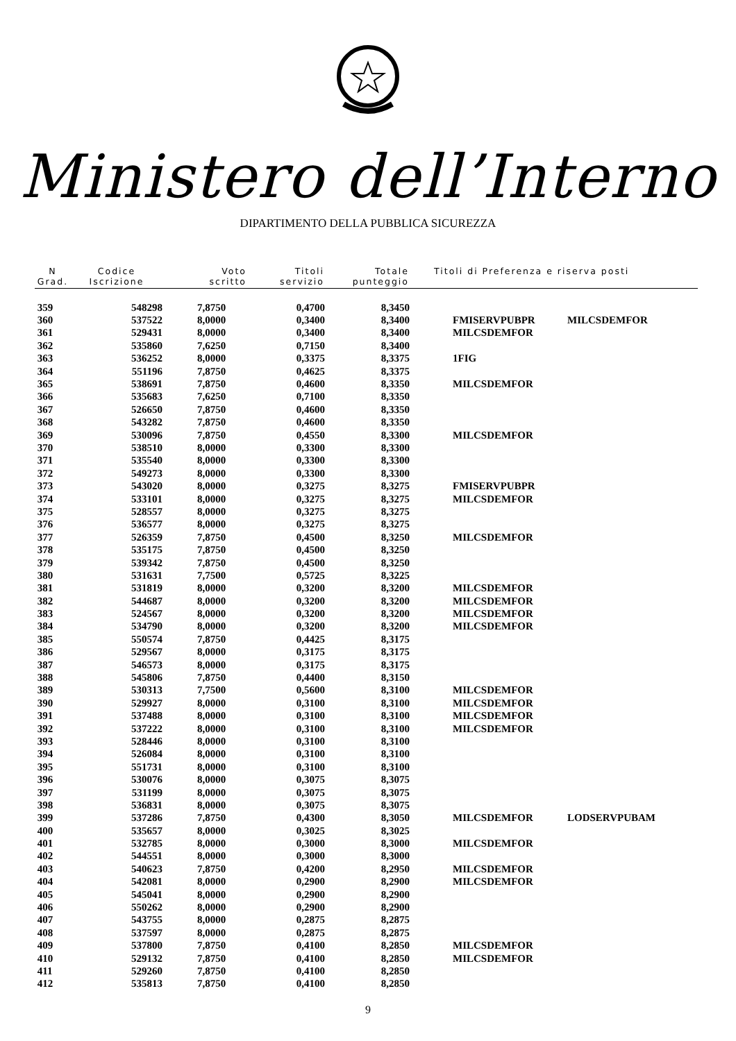Ministero dell’Interno
DIPARTIMENTO DELLA PUBBLICA SICUREZZA
| N Grad. | Codice Iscrizione | Voto scritto | Titoli servizio | Totale punteggio | Titoli di Preferenza e riserva posti | |
| --- | --- | --- | --- | --- | --- | --- |
| 359 | 548298 | 7,8750 | 0,4700 | 8,3450 | | |
| 360 | 537522 | 8,0000 | 0,3400 | 8,3400 | FMISERVPUBPR | MILCSDEMFOR |
| 361 | 529431 | 8,0000 | 0,3400 | 8,3400 | MILCSDEMFOR | |
| 362 | 535860 | 7,6250 | 0,7150 | 8,3400 | | |
| 363 | 536252 | 8,0000 | 0,3375 | 8,3375 | 1FIG | |
| 364 | 551196 | 7,8750 | 0,4625 | 8,3375 | | |
| 365 | 538691 | 7,8750 | 0,4600 | 8,3350 | MILCSDEMFOR | |
| 366 | 535683 | 7,6250 | 0,7100 | 8,3350 | | |
| 367 | 526650 | 7,8750 | 0,4600 | 8,3350 | | |
| 368 | 543282 | 7,8750 | 0,4600 | 8,3350 | | |
| 369 | 530096 | 7,8750 | 0,4550 | 8,3300 | MILCSDEMFOR | |
| 370 | 538510 | 8,0000 | 0,3300 | 8,3300 | | |
| 371 | 535540 | 8,0000 | 0,3300 | 8,3300 | | |
| 372 | 549273 | 8,0000 | 0,3300 | 8,3300 | | |
| 373 | 543020 | 8,0000 | 0,3275 | 8,3275 | FMISERVPUBPR | |
| 374 | 533101 | 8,0000 | 0,3275 | 8,3275 | MILCSDEMFOR | |
| 375 | 528557 | 8,0000 | 0,3275 | 8,3275 | | |
| 376 | 536577 | 8,0000 | 0,3275 | 8,3275 | | |
| 377 | 526359 | 7,8750 | 0,4500 | 8,3250 | MILCSDEMFOR | |
| 378 | 535175 | 7,8750 | 0,4500 | 8,3250 | | |
| 379 | 539342 | 7,8750 | 0,4500 | 8,3250 | | |
| 380 | 531631 | 7,7500 | 0,5725 | 8,3225 | | |
| 381 | 531819 | 8,0000 | 0,3200 | 8,3200 | MILCSDEMFOR | |
| 382 | 544687 | 8,0000 | 0,3200 | 8,3200 | MILCSDEMFOR | |
| 383 | 524567 | 8,0000 | 0,3200 | 8,3200 | MILCSDEMFOR | |
| 384 | 534790 | 8,0000 | 0,3200 | 8,3200 | MILCSDEMFOR | |
| 385 | 550574 | 7,8750 | 0,4425 | 8,3175 | | |
| 386 | 529567 | 8,0000 | 0,3175 | 8,3175 | | |
| 387 | 546573 | 8,0000 | 0,3175 | 8,3175 | | |
| 388 | 545806 | 7,8750 | 0,4400 | 8,3150 | | |
| 389 | 530313 | 7,7500 | 0,5600 | 8,3100 | MILCSDEMFOR | |
| 390 | 529927 | 8,0000 | 0,3100 | 8,3100 | MILCSDEMFOR | |
| 391 | 537488 | 8,0000 | 0,3100 | 8,3100 | MILCSDEMFOR | |
| 392 | 537222 | 8,0000 | 0,3100 | 8,3100 | MILCSDEMFOR | |
| 393 | 528446 | 8,0000 | 0,3100 | 8,3100 | | |
| 394 | 526084 | 8,0000 | 0,3100 | 8,3100 | | |
| 395 | 551731 | 8,0000 | 0,3100 | 8,3100 | | |
| 396 | 530076 | 8,0000 | 0,3075 | 8,3075 | | |
| 397 | 531199 | 8,0000 | 0,3075 | 8,3075 | | |
| 398 | 536831 | 8,0000 | 0,3075 | 8,3075 | | |
| 399 | 537286 | 7,8750 | 0,4300 | 8,3050 | MILCSDEMFOR | LODSERVPUBAM |
| 400 | 535657 | 8,0000 | 0,3025 | 8,3025 | | |
| 401 | 532785 | 8,0000 | 0,3000 | 8,3000 | MILCSDEMFOR | |
| 402 | 544551 | 8,0000 | 0,3000 | 8,3000 | | |
| 403 | 540623 | 7,8750 | 0,4200 | 8,2950 | MILCSDEMFOR | |
| 404 | 542081 | 8,0000 | 0,2900 | 8,2900 | MILCSDEMFOR | |
| 405 | 545041 | 8,0000 | 0,2900 | 8,2900 | | |
| 406 | 550262 | 8,0000 | 0,2900 | 8,2900 | | |
| 407 | 543755 | 8,0000 | 0,2875 | 8,2875 | | |
| 408 | 537597 | 8,0000 | 0,2875 | 8,2875 | | |
| 409 | 537800 | 7,8750 | 0,4100 | 8,2850 | MILCSDEMFOR | |
| 410 | 529132 | 7,8750 | 0,4100 | 8,2850 | MILCSDEMFOR | |
| 411 | 529260 | 7,8750 | 0,4100 | 8,2850 | | |
| 412 | 535813 | 7,8750 | 0,4100 | 8,2850 | | |
9